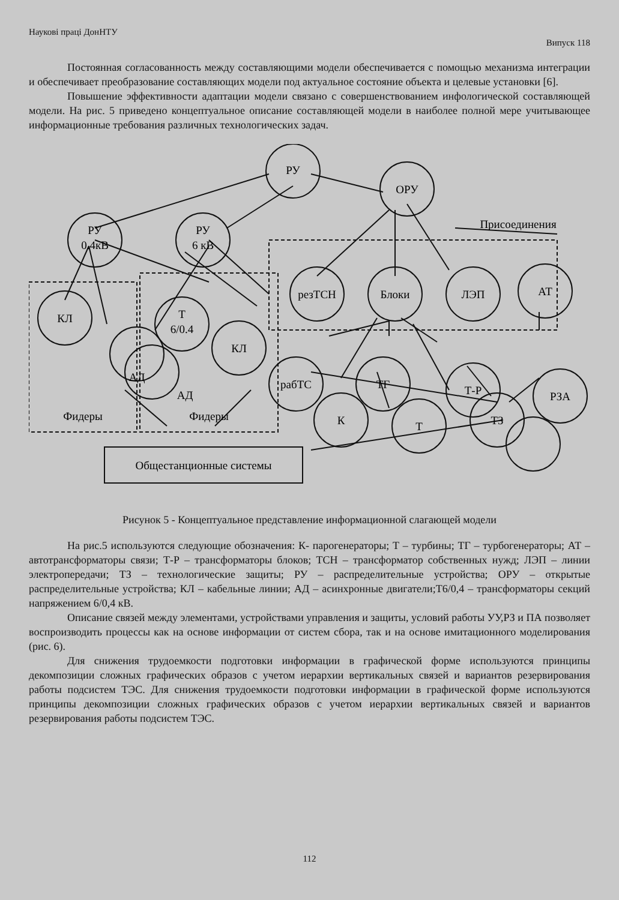Наукові праці ДонНТУ Випуск 118
Постоянная согласованность между составляющими модели обеспечивается с помощью механизма интеграции и обеспечивает преобразование составляющих модели под актуальное состояние объекта и целевые установки [6].
Повышение эффективности адаптации модели связано с совершенствованием инфологической составляющей модели. На рис. 5 приведено концептуальное описание составляющей модели в наиболее полной мере учитывающее информационные требования различных технологических задач.
РУ
ОРУ
РУ
0.4кВ
РУ
6 кВ
Присоединения
резТСН
Блоки
ЛЭП
АТ
КЛ
Т
6/0.4
АД
КЛ
рабТС
ТГ
Т-Р
РЗА
К
Т
ТЗ
АД
Фидеры
Фидеры
Общестанционные системы
Рисунок 5 - Концептуальное представление информационной слагающей модели
На рис.5 используются следующие обозначения: К- парогенераторы; Т – турбины; ТГ – турбогенераторы; АТ – автотрансформаторы связи; Т-Р – трансформаторы блоков; ТСН – трансформатор собственных нужд; ЛЭП – линии электропередачи; ТЗ – технологические защиты; РУ – распределительные устройства; ОРУ – открытые распределительные устройства; КЛ – кабельные линии; АД – асинхронные двигатели;Т6/0,4 – трансформаторы секций напряжением 6/0,4 кВ.
Описание связей между элементами, устройствами управления и защиты, условий работы УУ,РЗ и ПА позволяет воспроизводить процессы как на основе информации от систем сбора, так и на основе имитационного моделирования (рис. 6).
Для снижения трудоемкости подготовки информации в графической форме используются принципы декомпозиции сложных графических образов с учетом иерархии вертикальных связей и вариантов резервирования работы подсистем ТЭС. Для снижения трудоемкости подготовки информации в графической форме используются принципы декомпозиции сложных графических образов с учетом иерархии вертикальных связей и вариантов резервирования работы подсистем ТЭС.
112